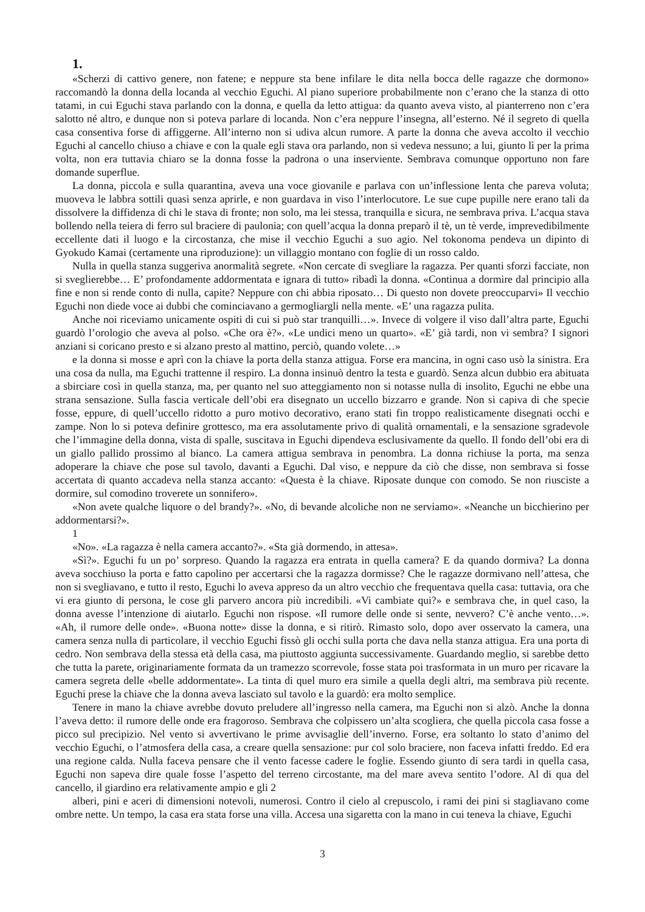1.
«Scherzi di cattivo genere, non fatene; e neppure sta bene infilare le dita nella bocca delle ragazze che dormono» raccomandò la donna della locanda al vecchio Eguchi. Al piano superiore probabilmente non c’erano che la stanza di otto tatami, in cui Eguchi stava parlando con la donna, e quella da letto attigua: da quanto aveva visto, al pianterreno non c’era salotto né altro, e dunque non si poteva parlare di locanda. Non c’era neppure l’insegna, all’esterno. Né il segreto di quella casa consentiva forse di affiggerne. All’interno non si udiva alcun rumore. A parte la donna che aveva accolto il vecchio Eguchi al cancello chiuso a chiave e con la quale egli stava ora parlando, non si vedeva nessuno; a lui, giunto lì per la prima volta, non era tuttavia chiaro se la donna fosse la padrona o una inserviente. Sembrava comunque opportuno non fare domande superflue.
La donna, piccola e sulla quarantina, aveva una voce giovanile e parlava con un’inflessione lenta che pareva voluta; muoveva le labbra sottili quasi senza aprirle, e non guardava in viso l’interlocutore. Le sue cupe pupille nere erano tali da dissolvere la diffidenza di chi le stava di fronte; non solo, ma lei stessa, tranquilla e sicura, ne sembrava priva. L’acqua stava bollendo nella teiera di ferro sul braciere di paulonia; con quell’acqua la donna preparò il tè, un tè verde, imprevedibilmente eccellente dati il luogo e la circostanza, che mise il vecchio Eguchi a suo agio. Nel tokonoma pendeva un dipinto di Gyokudo Kamai (certamente una riproduzione): un villaggio montano con foglie di un rosso caldo.
Nulla in quella stanza suggeriva anormalità segrete. «Non cercate di svegliare la ragazza. Per quanti sforzi facciate, non si sveglierebbe… E’ profondamente addormentata e ignara di tutto» ribadì la donna. «Continua a dormire dal principio alla fine e non si rende conto di nulla, capite? Neppure con chi abbia riposato… Di questo non dovete preoccuparvi» Il vecchio Eguchi non diede voce ai dubbi che cominciavano a germogliargli nella mente. «E’ una ragazza pulita.
Anche noi riceviamo unicamente ospiti di cui si può star tranquilli…». Invece di volgere il viso dall’altra parte, Eguchi guardò l’orologio che aveva al polso. «Che ora è?». «Le undici meno un quarto». «E’ già tardi, non vi sembra? I signori anziani si coricano presto e si alzano presto al mattino, perciò, quando volete…»
e la donna si mosse e aprì con la chiave la porta della stanza attigua. Forse era mancina, in ogni caso usò la sinistra. Era una cosa da nulla, ma Eguchi trattenne il respiro. La donna insinuò dentro la testa e guardò. Senza alcun dubbio era abituata a sbirciare così in quella stanza, ma, per quanto nel suo atteggiamento non si notasse nulla di insolito, Eguchi ne ebbe una strana sensazione. Sulla fascia verticale dell’obi era disegnato un uccello bizzarro e grande. Non si capiva di che specie fosse, eppure, di quell’uccello ridotto a puro motivo decorativo, erano stati fin troppo realisticamente disegnati occhi e zampe. Non lo si poteva definire grottesco, ma era assolutamente privo di qualità ornamentali, e la sensazione sgradevole che l’immagine della donna, vista di spalle, suscitava in Eguchi dipendeva esclusivamente da quello. Il fondo dell’obi era di un giallo pallido prossimo al bianco. La camera attigua sembrava in penombra. La donna richiuse la porta, ma senza adoperare la chiave che pose sul tavolo, davanti a Eguchi. Dal viso, e neppure da ciò che disse, non sembrava si fosse accertata di quanto accadeva nella stanza accanto: «Questa è la chiave. Riposate dunque con comodo. Se non riusciste a dormire, sul comodino troverete un sonnifero».
«Non avete qualche liquore o del brandy?». «No, di bevande alcoliche non ne serviamo». «Neanche un bicchierino per addormentarsi?».
1
«No». «La ragazza è nella camera accanto?». «Sta già dormendo, in attesa».
«Sì?». Eguchi fu un po’ sorpreso. Quando la ragazza era entrata in quella camera? E da quando dormiva? La donna aveva socchiuso la porta e fatto capolino per accertarsi che la ragazza dormisse? Che le ragazze dormivano nell’attesa, che non si svegliavano, e tutto il resto, Eguchi lo aveva appreso da un altro vecchio che frequentava quella casa: tuttavia, ora che vi era giunto di persona, le cose gli parvero ancora più incredibili. «Vi cambiate qui?» e sembrava che, in quel caso, la donna avesse l’intenzione di aiutarlo. Eguchi non rispose. «Il rumore delle onde si sente, nevvero? C’è anche vento…». «Ah, il rumore delle onde». «Buona notte» disse la donna, e si ritirò. Rimasto solo, dopo aver osservato la camera, una camera senza nulla di particolare, il vecchio Eguchi fissò gli occhi sulla porta che dava nella stanza attigua. Era una porta di cedro. Non sembrava della stessa età della casa, ma piuttosto aggiunta successivamente. Guardando meglio, si sarebbe detto che tutta la parete, originariamente formata da un tramezzo scorrevole, fosse stata poi trasformata in un muro per ricavare la camera segreta delle «belle addormentate». La tinta di quel muro era simile a quella degli altri, ma sembrava più recente. Eguchi prese la chiave che la donna aveva lasciato sul tavolo e la guardò: era molto semplice.
Tenere in mano la chiave avrebbe dovuto preludere all’ingresso nella camera, ma Eguchi non si alzò. Anche la donna l’aveva detto: il rumore delle onde era fragoroso. Sembrava che colpissero un’alta scogliera, che quella piccola casa fosse a picco sul precipizio. Nel vento si avvertivano le prime avvisaglie dell’inverno. Forse, era soltanto lo stato d’animo del vecchio Eguchi, o l’atmosfera della casa, a creare quella sensazione: pur col solo braciere, non faceva infatti freddo. Ed era una regione calda. Nulla faceva pensare che il vento facesse cadere le foglie. Essendo giunto di sera tardi in quella casa, Eguchi non sapeva dire quale fosse l’aspetto del terreno circostante, ma del mare aveva sentito l’odore. Al di qua del cancello, il giardino era relativamente ampio e gli 2
alberi, pini e aceri di dimensioni notevoli, numerosi. Contro il cielo al crepuscolo, i rami dei pini si stagliavano come ombre nette. Un tempo, la casa era stata forse una villa. Accesa una sigaretta con la mano in cui teneva la chiave, Eguchi
3